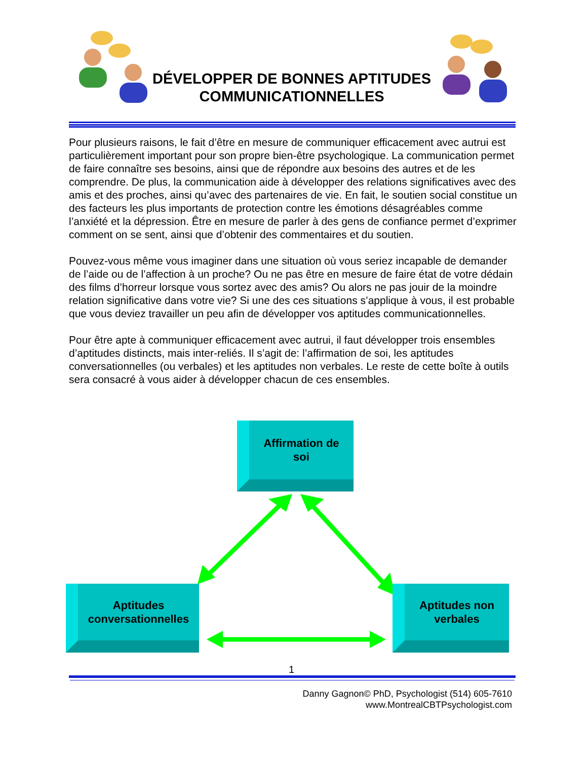DÉVELOPPER DE BONNES APTITUDES COMMUNICATIONNELLES
Pour plusieurs raisons, le fait d’être en mesure de communiquer efficacement avec autrui est particulièrement important pour son propre bien-être psychologique. La communication permet de faire connaître ses besoins, ainsi que de répondre aux besoins des autres et de les comprendre. De plus, la communication aide à développer des relations significatives avec des amis et des proches, ainsi qu’avec des partenaires de vie. En fait, le soutien social constitue un des facteurs les plus importants de protection contre les émotions désagréables comme l’anxiété et la dépression. Être en mesure de parler à des gens de confiance permet d’exprimer comment on se sent, ainsi que d’obtenir des commentaires et du soutien.
Pouvez-vous même vous imaginer dans une situation où vous seriez incapable de demander de l’aide ou de l’affection à un proche? Ou ne pas être en mesure de faire état de votre dédain des films d’horreur lorsque vous sortez avec des amis? Ou alors ne pas jouir de la moindre relation significative dans votre vie? Si une des ces situations s’applique à vous, il est probable que vous deviez travailler un peu afin de développer vos aptitudes communicationnelles.
Pour être apte à communiquer efficacement avec autrui, il faut développer trois ensembles d’aptitudes distincts, mais inter-reliés. Il s’agit de: l’affirmation de soi, les aptitudes conversationnelles (ou verbales) et les aptitudes non verbales. Le reste de cette boîte à outils sera consacré à vous aider à développer chacun de ces ensembles.
Affirmation de
soi
Aptitudes
conversationnelles
Aptitudes non
verbales
1
Danny Gagnon© PhD, Psychologist (514) 605-7610
www.MontrealCBTPsychologist.com